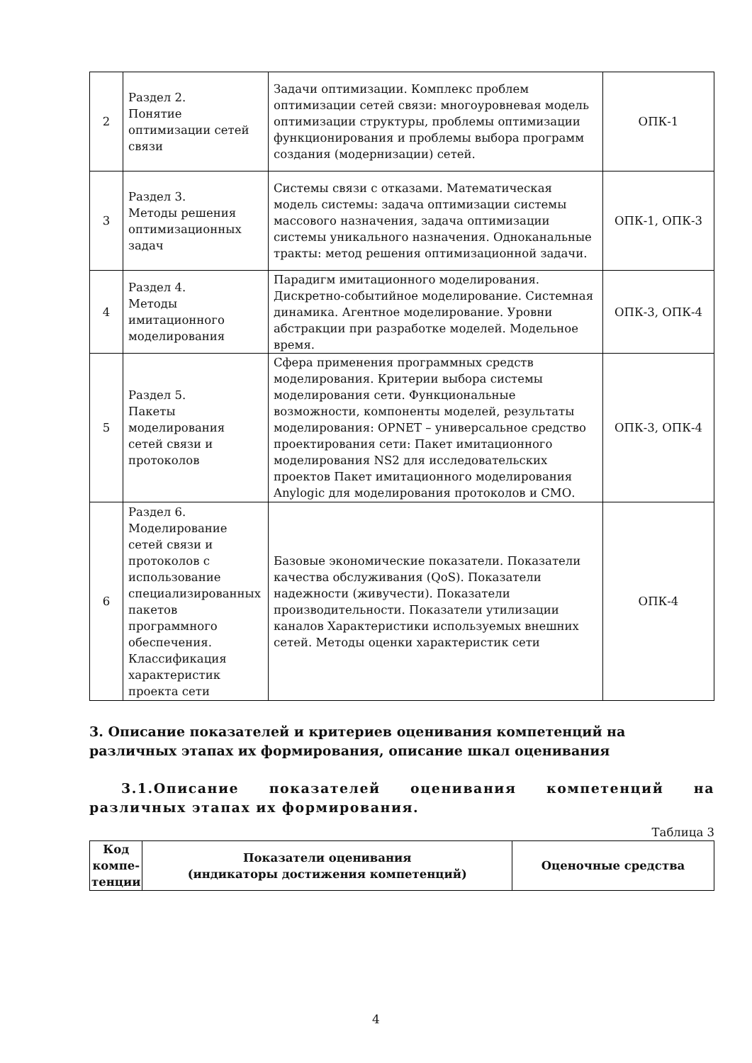| 2 | Раздел 2. Понятие оптимизации сетей связи | Задачи оптимизации. Комплекс проблем оптимизации сетей связи: многоуровневая модель оптимизации структуры, проблемы оптимизации функционирования и проблемы выбора программ создания (модернизации) сетей. | ОПК-1 |
| 3 | Раздел 3. Методы решения оптимизационных задач | Системы связи с отказами. Математическая модель системы: задача оптимизации системы массового назначения, задача оптимизации системы уникального назначения. Одноканальные тракты: метод решения оптимизационной задачи. | ОПК-1, ОПК-3 |
| 4 | Раздел 4. Методы имитационного моделирования | Парадигм имитационного моделирования. Дискретно-событийное моделирование. Системная динамика. Агентное моделирование. Уровни абстракции при разработке моделей. Модельное время. | ОПК-3, ОПК-4 |
| 5 | Раздел 5. Пакеты моделирования сетей связи и протоколов | Сфера применения программных средств моделирования. Критерии выбора системы моделирования сети. Функциональные возможности, компоненты моделей, результаты моделирования: OPNET – универсальное средство проектирования сети: Пакет имитационного моделирования NS2 для исследовательских проектов Пакет имитационного моделирования Anylogic для моделирования протоколов и СМО. | ОПК-3, ОПК-4 |
| 6 | Раздел 6. Моделирование сетей связи и протоколов с использование специализированных пакетов программного обеспечения. Классификация характеристик проекта сети | Базовые экономические показатели. Показатели качества обслуживания (QoS). Показатели надежности (живучести). Показатели производительности. Показатели утилизации каналов Характеристики используемых внешних сетей. Методы оценки характеристик сети | ОПК-4 |
3. Описание показателей и критериев оценивания компетенций на различных этапах их формирования, описание шкал оценивания
3.1.Описание показателей оценивания компетенций на различных этапах их формирования.
Таблица 3
| Код компе-тенции | Показатели оценивания (индикаторы достижения компетенций) | Оценочные средства |
| --- | --- | --- |
4